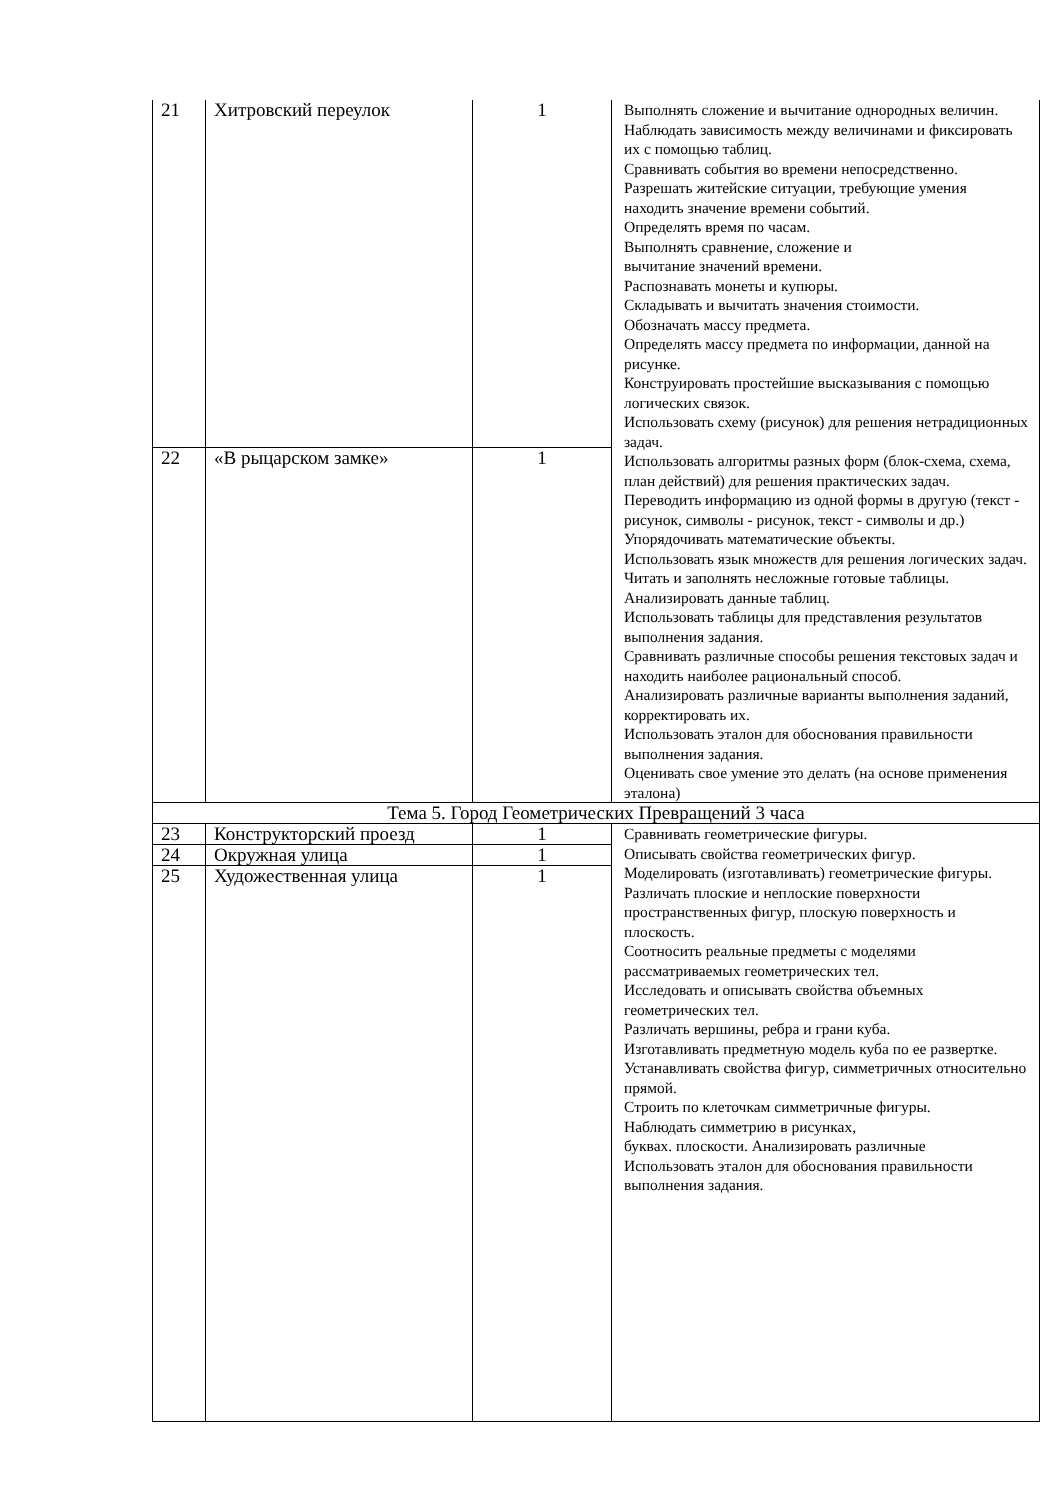| 21 | Хитровский переулок | 1 | Выполнять сложение и вычитание однородных величин. Наблюдать зависимость между величинами и фиксировать их с помощью таблиц. Сравнивать события во времени непосредственно. Разрешать житейские ситуации, требующие умения находить значение времени событий. Определять время по часам. Выполнять сравнение, сложение и вычитание значений времени. Распознавать монеты и купюры. Складывать и вычитать значения стоимости. Обозначать массу предмета. Определять массу предмета по информации, данной на рисунке. Конструировать простейшие высказывания с помощью логических связок. Использовать схему (рисунок) для решения нетрадиционных задач. Использовать алгоритмы разных форм (блок-схема, схема, план действий) для решения практических задач. Переводить информацию из одной формы в другую (текст - рисунок, символы - рисунок, текст - символы и др.) Упорядочивать математические объекты. Использовать язык множеств для решения логических задач. Читать и заполнять несложные готовые таблицы. Анализировать данные таблиц. Использовать таблицы для представления результатов выполнения задания. Сравнивать различные способы решения текстовых задач и находить наиболее рациональный способ. Анализировать различные варианты выполнения заданий, корректировать их. Использовать эталон для обоснования правильности выполнения задания. Оценивать свое умение это делать (на основе применения эталона) |
| 22 | «В рыцарском замке» | 1 | |
| Тема 5. Город Геометрических Превращений 3 часа | | | |
| 23 | Конструкторский проезд | 1 | Сравнивать геометрические фигуры. Описывать свойства геометрических фигур. Моделировать (изготавливать) геометрические фигуры. Различать плоские и неплоские поверхности пространственных фигур, плоскую поверхность и плоскость. Соотносить реальные предметы с моделями рассматриваемых геометрических тел. Исследовать и описывать свойства объемных геометрических тел. Различать вершины, ребра и грани куба. Изготавливать предметную модель куба по ее развертке. Устанавливать свойства фигур, симметричных относительно прямой. Строить по клеточкам симметричные фигуры. Наблюдать симметрию в рисунках, буквах. плоскости. Анализировать различные Использовать эталон для обоснования правильности выполнения задания. |
| 24 | Окружная улица | 1 | |
| 25 | Художественная улица | 1 | |